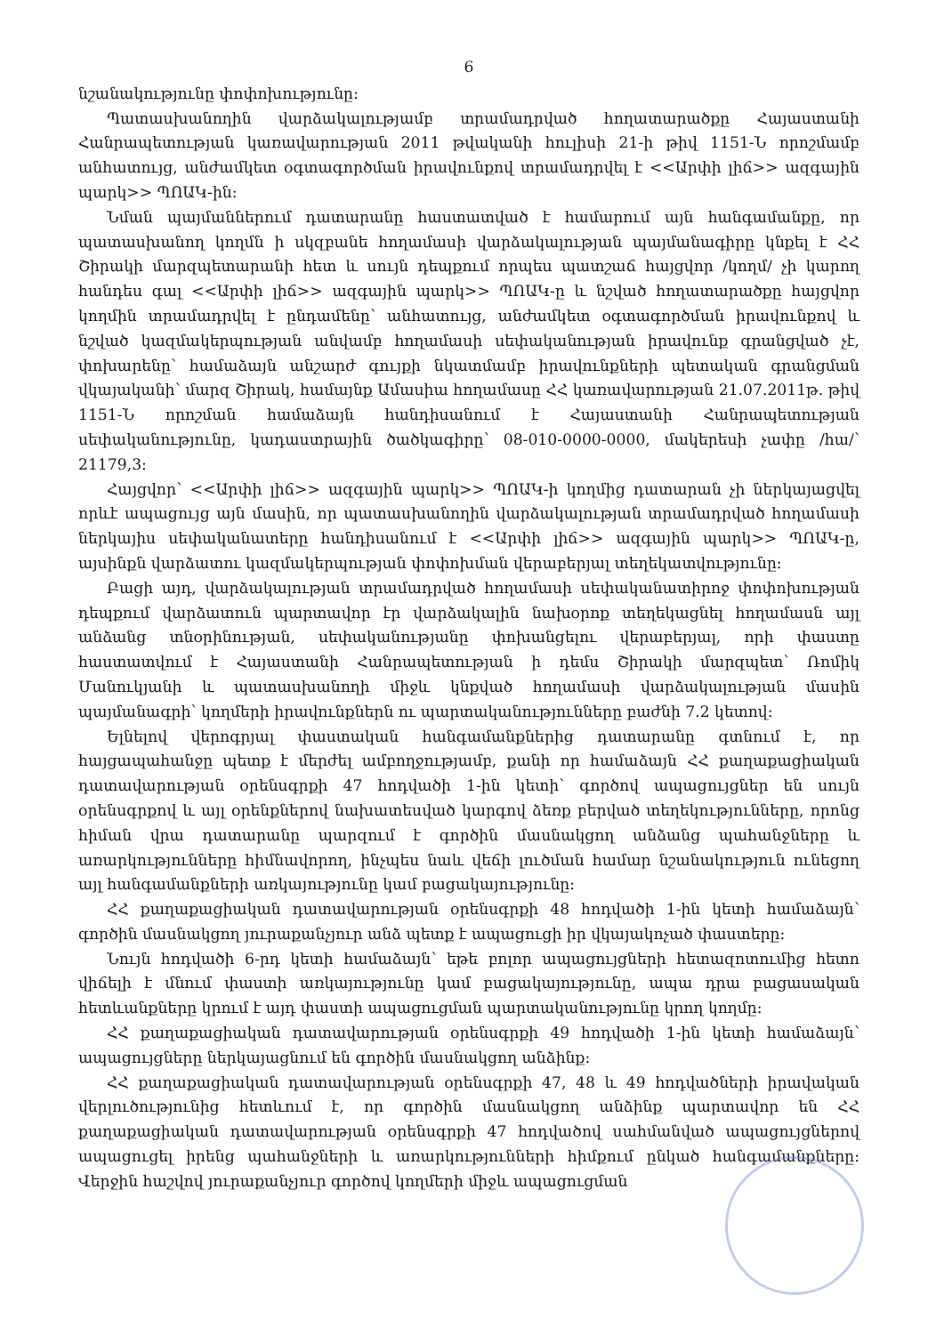6
նշանակությունը փոփոխությունը:
Պատասխանողին վարձակալությամբ տրամադրված հողատարածքը Հայաստանի Հանրապետության կառավարության 2011 թվականի հուլիսի 21-ի թիվ 1151-Ն որոշմամբ անհատույց, անժամկետ օգտագործման իրավունքով տրամադրվել է <<Արփի լիճ>> ազգային պարկ>> ՊՈԱԿ-ին:
Նման պայմաններում դատարանը հաստատված է համարում այն հանգամանքը, որ պատասխանող կողմն ի սկզբանե հողամասի վարձակալության պայմանագիրը կնքել է ՀՀ Շիրակի մարզպետարանի հետ և սույն դեպքում որպես պատշաճ հայցվոր /կողմ/ չի կարող հանդես գալ <<Արփի լիճ>> ազգային պարկ>> ՊՈԱԿ-ը և նշված հողատարածքը հայցվոր կողմին տրամադրվել է ընդամենը՝ անհատույց, անժամկետ օգտագործման իրավունքով և նշված կազմակերպության անվամբ հողամասի սեփականության իրավունք գրանցված չէ, փոխարենը՝ համաձայն անշարժ գույքի նկատմամբ իրավունքների պետական գրանցման վկայականի՝ մարզ Շիրակ, համայնք Ամասիա հողամասը ՀՀ կառավարության 21.07.2011թ. թիվ 1151-Ն որոշման համաձայն հանդիսանում է Հայաստանի Հանրապետության սեփականությունը, կադաստրային ծածկագիրը՝ 08-010-0000-0000, մակերեսի չափը /հա/՝ 21179,3:
Հայցվոր՝ <<Արփի լիճ>> ազգային պարկ>> ՊՈԱԿ-ի կողմից դատարան չի ներկայացվել որևէ ապացույց այն մասին, որ պատասխանողին վարձակալության տրամադրված հողամասի ներկայիս սեփականատերը հանդիսանում է <<Արփի լիճ>> ազգային պարկ>> ՊՈԱԿ-ը, այսինքն վարձատու կազմակերպության փոփոխման վերաբերյալ տեղեկատվությունը:
Բացի այդ, վարձակալության տրամադրված հողամասի սեփականատիրոջ փոփոխության դեպքում վարձատուն պարտավոր էր վարձակալին նախօրոք տեղեկացնել հողամասն այլ անձանց տնօրինության, սեփականությանը փոխանցելու վերաբերյալ, որի փաստը հաստատվում է Հայաստանի Հանրապետության ի դեմս Շիրակի մարզպետ՝ Ռոմիկ Մանուկյանի և պատասխանողի միջև կնքված հողամասի վարձակալության մասին պայմանագրի՝ կողմերի իրավունքներն ու պարտականությունները բաժնի 7.2 կետով:
Ելնելով վերոգրյալ փաստական հանգամանքներից դատարանը գտնում է, որ հայցապահանջը պետք է մերժել ամբողջությամբ, քանի որ համաձայն ՀՀ քաղաքացիական դատավարության օրենսգրքի 47 հոդվածի 1-ին կետի՝ գործով ապացույցներ են սույն օրենսգրքով և այլ օրենքներով նախատեսված կարգով ձեռք բերված տեղեկությունները, որոնց հիման վրա դատարանը պարզում է գործին մասնակցող անձանց պահանջները և առարկությունները հիմնավորող, ինչպես նաև վեճի լուծման համար նշանակություն ունեցող այլ հանգամանքների առկայությունը կամ բացակայությունը:
ՀՀ քաղաքացիական դատավարության օրենսգրքի 48 հոդվածի 1-ին կետի համաձայն՝ գործին մասնակցող յուրաքանչյուր անձ պետք է ապացուցի իր վկայակոչած փաստերը:
Նույն հոդվածի 6-րդ կետի համաձայն՝ եթե բոլոր ապացույցների հետազոտումից հետո վիճելի է մնում փաստի առկայությունը կամ բացակայությունը, ապա դրա բացասական հետևանքները կրում է այդ փաստի ապացուցման պարտականությունը կրող կողմը:
ՀՀ քաղաքացիական դատավարության օրենսգրքի 49 հոդվածի 1-ին կետի համաձայն՝ ապացույցները ներկայացնում են գործին մասնակցող անձինք:
ՀՀ քաղաքացիական դատավարության օրենսգրքի 47, 48 և 49 հոդվածների իրավական վերլուծությունից հետևում է, որ գործին մասնակցող անձինք պարտավոր են ՀՀ քաղաքացիական դատավարության օրենսգրքի 47 հոդվածով սահմանված ապացույցներով ապացուցել իրենց պահանջների և առարկությունների հիմքում ընկած հանգամանքները: Վերջին հաշվով յուրաքանչյուր գործով կողմերի միջև ապացուցման